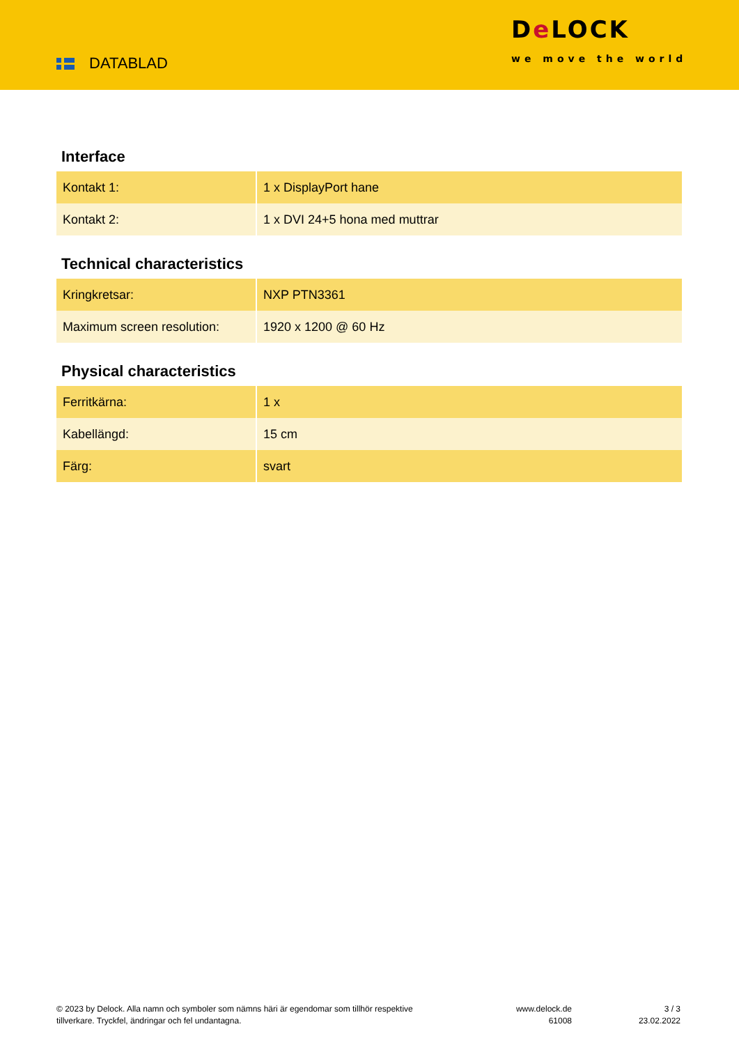DATABLAD
De LOCK
we move the world
Interface
| Kontakt 1: | 1 x DisplayPort hane |
| Kontakt 2: | 1 x DVI 24+5 hona med muttrar |
Technical characteristics
| Kringkretsar: | NXP PTN3361 |
| Maximum screen resolution: | 1920 x 1200 @ 60 Hz |
Physical characteristics
| Ferritkärna: | 1 x |
| Kabellängd: | 15 cm |
| Färg: | svart |
© 2023 by Delock. Alla namn och symboler som nämns häri är egendomar som tillhör respektive tillverkare. Tryckfel, ändringar och fel undantagna.
www.delock.de
61008
3 / 3
23.02.2022